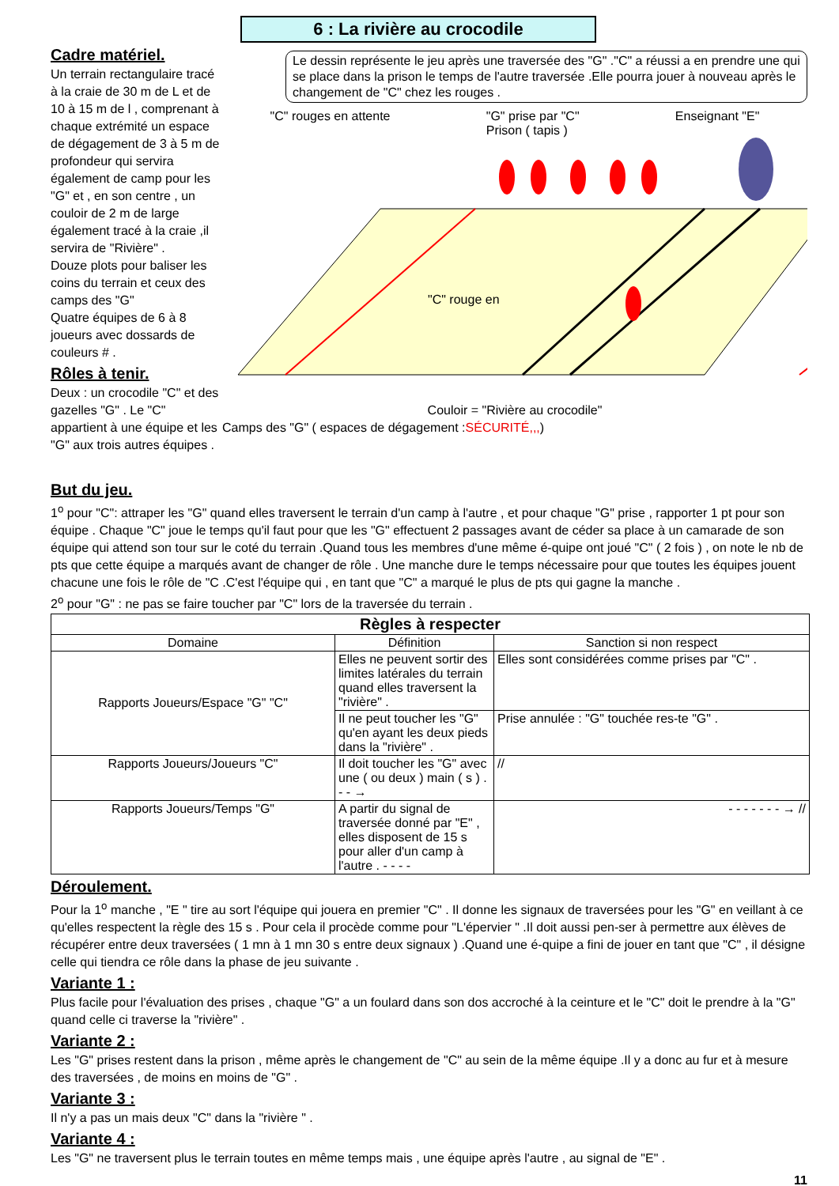6 : La rivière au crocodile
Cadre matériel.
Un terrain rectangulaire tracé à la craie de 30 m de L et de 10 à 15 m de l , comprenant à chaque extrémité un espace de dégagement de 3 à 5 m de profondeur qui servira également de camp pour les "G" et , en son centre , un couloir de 2 m de large également tracé à la craie ,il servira de "Rivière" .
Douze plots pour baliser les coins du terrain et ceux des camps des "G"
Quatre équipes de 6 à 8 joueurs avec dossards de couleurs # .
Rôles à tenir.
Deux : un crocodile "C" et des gazelles "G" . Le "C" appartient à une équipe et les "G" aux trois autres équipes .
Le dessin représente le jeu après une traversée des "G" ."C" a réussi a en prendre une qui se place dans la prison le temps de l'autre traversée .Elle pourra jouer à nouveau après le changement de "C" chez les rouges .
"C" rouges en attente "G" prise par "C"
Prison ( tapis ) Enseignant "E"
"C" rouge en
Couloir = "Rivière au crocodile"
Camps des "G" ( espaces de dégagement :SÉCURITÉ,,,)
But du jeu.
1<sup>o</sup> pour "C": attraper les "G" quand elles traversent le terrain d'un camp à l'autre , et pour chaque "G" prise , rapporter 1 pt pour son équipe . Chaque "C" joue le temps qu'il faut pour que les "G" effectuent 2 passages avant de céder sa place à un camarade de son équipe qui attend son tour sur le coté du terrain .Quand tous les membres d'une même é-quipe ont joué "C" ( 2 fois ) , on note le nb de pts que cette équipe a marqués avant de changer de rôle . Une manche dure le temps nécessaire pour que toutes les équipes jouent chacune une fois le rôle de "C .C'est l'équipe qui , en tant que "C" a marqué le plus de pts qui gagne la manche .
2<sup>o</sup> pour "G" : ne pas se faire toucher par "C" lors de la traversée du terrain .
| Règles à respecter | | |
| --- | --- | --- |
| Domaine | Définition | Sanction si non respect |
| Rapports Joueurs/Espace "G" "C" | Elles ne peuvent sortir des limites latérales du terrain quand elles traversent la "rivière" . | Elles sont considérées comme prises par "C" . |
| | Il ne peut toucher les "G" qu'en ayant les deux pieds dans la "rivière" . | Prise annulée : "G" touchée res-te "G" . |
| Rapports Joueurs/Joueurs "C" | Il doit toucher les "G" avec une ( ou deux ) main ( s ) . - - → | // |
| Rapports Joueurs/Temps "G" | A partir du signal de traversée donné par "E" , elles disposent de 15 s pour aller d'un camp à l'autre . - - - - | - - - - - - - → // |
Déroulement.
Pour la 1<sup>o</sup> manche , "E " tire au sort l'équipe qui jouera en premier "C" . Il donne les signaux de traversées pour les "G" en veillant à ce qu'elles respectent la règle des 15 s . Pour cela il procède comme pour "L'épervier " .Il doit aussi pen-ser à permettre aux élèves de récupérer entre deux traversées ( 1 mn à 1 mn 30 s entre deux signaux ) .Quand une é-quipe a fini de jouer en tant que "C" , il désigne celle qui tiendra ce rôle dans la phase de jeu suivante .
Variante 1 :
Plus facile pour l'évaluation des prises , chaque "G" a un foulard dans son dos accroché à la ceinture et le "C" doit le prendre à la "G" quand celle ci traverse la "rivière" .
Variante 2 :
Les "G" prises restent dans la prison , même après le changement de "C" au sein de la même équipe .Il y a donc au fur et à mesure des traversées , de moins en moins de "G" .
Variante 3 :
Il n'y a pas un mais deux "C" dans la "rivière " .
Variante 4 :
Les "G" ne traversent plus le terrain toutes en même temps mais , une équipe après l'autre , au signal de "E" .
11